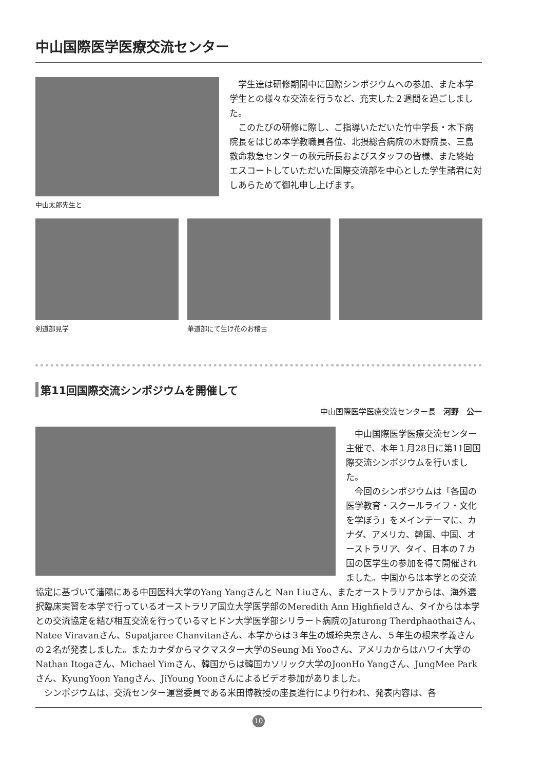中山国際医学医療交流センター
中山太郎先生と
学生達は研修期間中に国際シンポジウムへの参加、また本学学生との様々な交流を行うなど、充実した２週間を過ごしました。
このたびの研修に際し、ご指導いただいた竹中学長・木下病院長をはじめ本学教職員各位、北摂総合病院の木野院長、三島救命救急センターの秋元所長およびスタッフの皆様、また終始エスコートしていただいた国際交流部を中心とした学生諸君に対しあらためて御礼申し上げます。
剣道部見学 華道部にて生け花のお稽古
第11回国際交流シンポジウムを開催して
中山国際医学医療交流センター長　河野　公一
中山国際医学医療交流センター主催で、本年１月28日に第11回国際交流シンポジウムを行いました。
今回のシンポジウムは「各国の医学教育・スクールライフ・文化を学ぼう」をメインテーマに、カナダ、アメリカ、韓国、中国、オーストラリア、タイ、日本の７カ国の医学生の参加を得て開催されました。中国からは本学との交流協定に基づいて瀋陽にある中国医科大学のYang Yangさんと Nan Liuさん、またオーストラリアからは、海外選択臨床実習を本学で行っているオーストラリア国立大学医学部のMeredith Ann Highfieldさん、タイからは本学との交流協定を結び相互交流を行っているマヒドン大学医学部シリラート病院のJaturong Therdphaothaiさん、Natee Viravanさん、Supatjaree Chanvitanさん、本学からは３年生の城玲央奈さん、５年生の根来孝義さんの２名が発表しました。またカナダからマクマスター大学のSeung Mi Yooさん、アメリカからはハワイ大学のNathan Itogaさん、Michael Yimさん、韓国からは韓国カソリック大学のJoonHo Yangさん、JungMee Parkさん、KyungYoon Yangさん、JiYoung Yoonさんによるビデオ参加がありました。
シンポジウムは、交流センター運営委員である米田博教授の座長進行により行われ、発表内容は、各
10